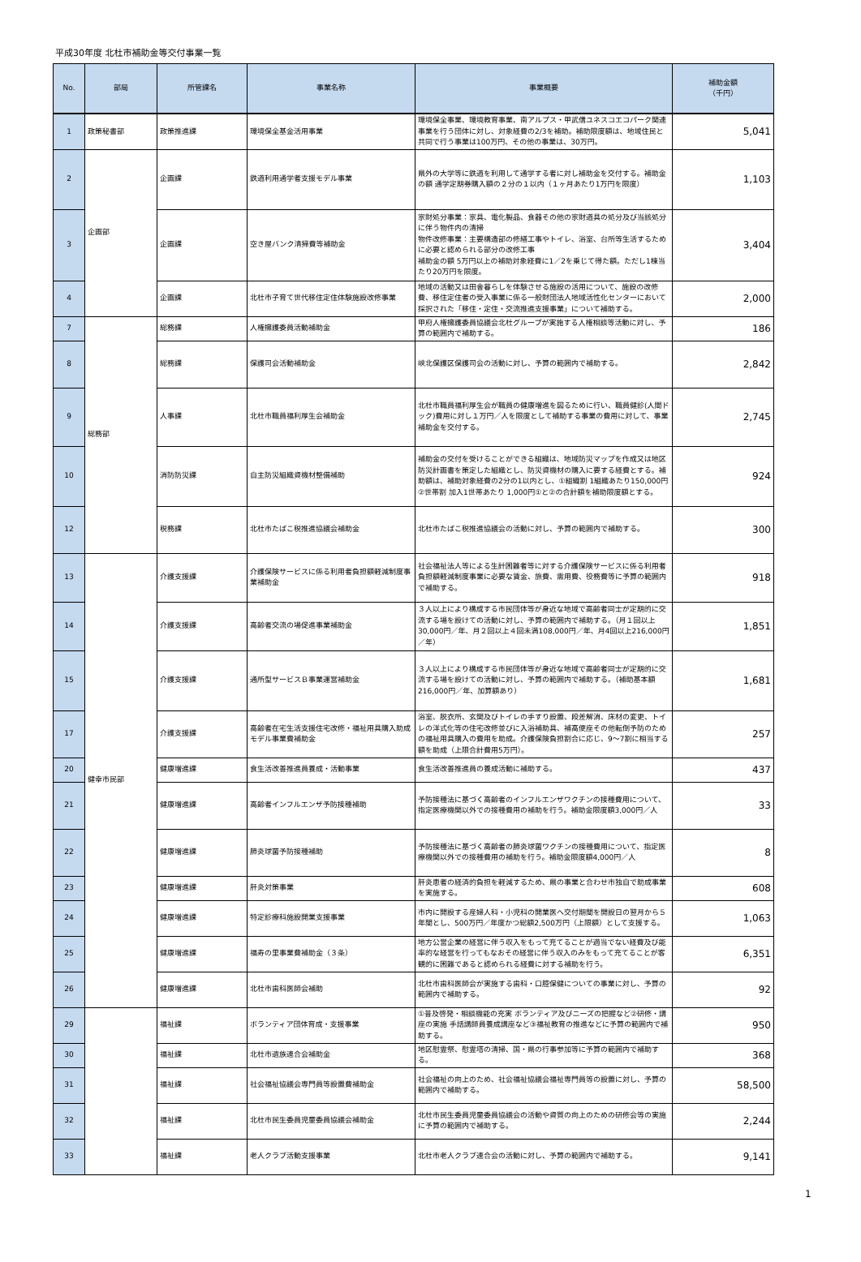平成30年度 北杜市補助金等交付事業一覧
| No. | 部局 | 所管課名 | 事業名称 | 事業概要 | 補助金額 （千円） |
| --- | --- | --- | --- | --- | --- |
| 1 | 政策秘書部 | 政策推進課 | 環境保全基金活用事業 | 環境保全事業、環境教育事業、南アルプス・甲武信ユネスコエコパーク関連事業を行う団体に対し、対象経費の2/3を補助。補助限度額は、地域住民と共同で行う事業は100万円、その他の事業は、30万円。 | 5,041 |
| 2 | 企画部 | 企画課 | 鉄道利用通学者支援モデル事業 | 県外の大学等に鉄道を利用して通学する者に対し補助金を交付する。補助金の額 通学定期券購入額の２分の１以内（１ヶ月あたり1万円を限度） | 1,103 |
| 3 | | 企画課 | 空き屋バンク清掃費等補助金 | 家財処分事業：家具、電化製品、食器その他の家財道具の処分及び当該処分に伴う物件内の清掃 物件改修事業：主要構造部の修繕工事やトイレ、浴室、台所等生活するために必要と認められる部分の改修工事 補助金の額 5万円以上の補助対象経費に1／2を乗じて得た額。ただし1棟当たり20万円を限度。 | 3,404 |
| 4 | | 企画課 | 北杜市子育て世代移住定住体験施設改修事業 | 地域の活動又は田舎暮らしを体験させる施設の活用について、施設の改修費、移住定住者の受入事業に係る一般財団法人地域活性化センターにおいて採択された「移住・定住・交流推進支援事業」について補助する。 | 2,000 |
| 7 | 総務部 | 総務課 | 人権擁護委員活動補助金 | 甲府人権擁護委員協議会北杜グループが実施する人権相談等活動に対し、予算の範囲内で補助する。 | 186 |
| 8 | | 総務課 | 保護司会活動補助金 | 峡北保護区保護司会の活動に対し、予算の範囲内で補助する。 | 2,842 |
| 9 | | 人事課 | 北杜市職員福利厚生会補助金 | 北杜市職員福利厚生会が職員の健康増進を図るために行い、職員健診(人間ドック)費用に対し１万円／人を限度として補助する事業の費用に対して、事業補助金を交付する。 | 2,745 |
| 10 | | 消防防災課 | 自主防災組織資機材整備補助 | 補助金の交付を受けることができる組織は、地域防災マップを作成又は地区防災計画書を策定した組織とし、防災資機材の購入に要する経費とする。補助額は、補助対象経費の2分の1以内とし、①組織割 1組織あたり150,000円②世帯割 加入1世帯あたり 1,000円①と②の合計額を補助限度額とする。 | 924 |
| 12 | | 税務課 | 北杜市たばこ税推進協議会補助金 | 北杜市たばこ税推進協議会の活動に対し、予算の範囲内で補助する。 | 300 |
| 13 | 健幸市民部 | 介護支援課 | 介護保険サービスに係る利用者負担額軽減制度事業補助金 | 社会福祉法人等による生計困難者等に対する介護保険サービスに係る利用者負担額軽減制度事業に必要な賃金、旅費、需用費、役務費等に予算の範囲内で補助する。 | 918 |
| 14 | | 介護支援課 | 高齢者交流の場促進事業補助金 | ３人以上により構成する市民団体等が身近な地域で高齢者同士が定期的に交流する場を設けての活動に対し、予算の範囲内で補助する。（月１回以上30,000円／年、月２回以上４回未満108,000円／年、月4回以上216,000円／年） | 1,851 |
| 15 | | 介護支援課 | 通所型サービスＢ事業運営補助金 | ３人以上により構成する市民団体等が身近な地域で高齢者同士が定期的に交流する場を設けての活動に対し、予算の範囲内で補助する。（補助基本額216,000円／年、加算額あり） | 1,681 |
| 17 | | 介護支援課 | 高齢者在宅生活支援住宅改修・福祉用具購入助成モデル事業費補助金 | 浴室、脱衣所、玄関及びトイレの手すり設置、段差解消、床材の変更、トイレの洋式化等の住宅改修並びに入浴補助具、補高便座その他転倒予防のための福祉用具購入の費用を助成。介護保険負担割合に応じ、9～7割に相当する額を助成（上限合計費用5万円）。 | 257 |
| 20 | | 健康増進課 | 食生活改善推進員養成・活動事業 | 食生活改善推進員の養成活動に補助する。 | 437 |
| 21 | | 健康増進課 | 高齢者インフルエンザ予防接種補助 | 予防接種法に基づく高齢者のインフルエンザワクチンの接種費用について、指定医療機関以外での接種費用の補助を行う。補助金限度額3,000円／人 | 33 |
| 22 | | 健康増進課 | 肺炎球菌予防接種補助 | 予防接種法に基づく高齢者の肺炎球菌ワクチンの接種費用について、指定医療機関以外での接種費用の補助を行う。補助金限度額4,000円／人 | 8 |
| 23 | | 健康増進課 | 肝炎対策事業 | 肝炎患者の経済的負担を軽減するため、県の事業と合わせ市独自で助成事業を実施する。 | 608 |
| 24 | | 健康増進課 | 特定診療科施設開業支援事業 | 市内に開設する産婦人科・小児科の開業医へ交付期間を開設日の翌月から５年間とし、500万円／年度かつ総額2,500万円（上限額）として支援する。 | 1,063 |
| 25 | | 健康増進課 | 福寿の里事業費補助金（３条） | 地方公営企業の経営に伴う収入をもって充てることが適当でない経費及び能率的な経営を行ってもなおその経営に伴う収入のみをもって充てることが客観的に困難であると認められる経費に対する補助を行う。 | 6,351 |
| 26 | | 健康増進課 | 北杜市歯科医師会補助 | 北杜市歯科医師会が実施する歯科・口腔保健についての事業に対し、予算の範囲内で補助する。 | 92 |
| 29 | | 福祉課 | ボランティア団体育成・支援事業 | ①普及啓発・相談機能の充実 ボランティア及びニーズの把握など②研修・講座の実施 手話講師員養成講座など③福祉教育の推進などに予算の範囲内で補助する。 | 950 |
| 30 | | 福祉課 | 北杜市遺族連合会補助金 | 地区慰霊祭、慰霊塔の清掃、国・県の行事参加等に予算の範囲内で補助する。 | 368 |
| 31 | | 福祉課 | 社会福祉協議会専門員等設置費補助金 | 社会福祉の向上のため、社会福祉協議会福祉専門員等の設置に対し、予算の範囲内で補助する。 | 58,500 |
| 32 | | 福祉課 | 北杜市民生委員児童委員協議会補助金 | 北杜市民生委員児童委員協議会の活動や資質の向上のための研修会等の実施に予算の範囲内で補助する。 | 2,244 |
| 33 | | 福祉課 | 老人クラブ活動支援事業 | 北杜市老人クラブ連合会の活動に対し、予算の範囲内で補助する。 | 9,141 |
1